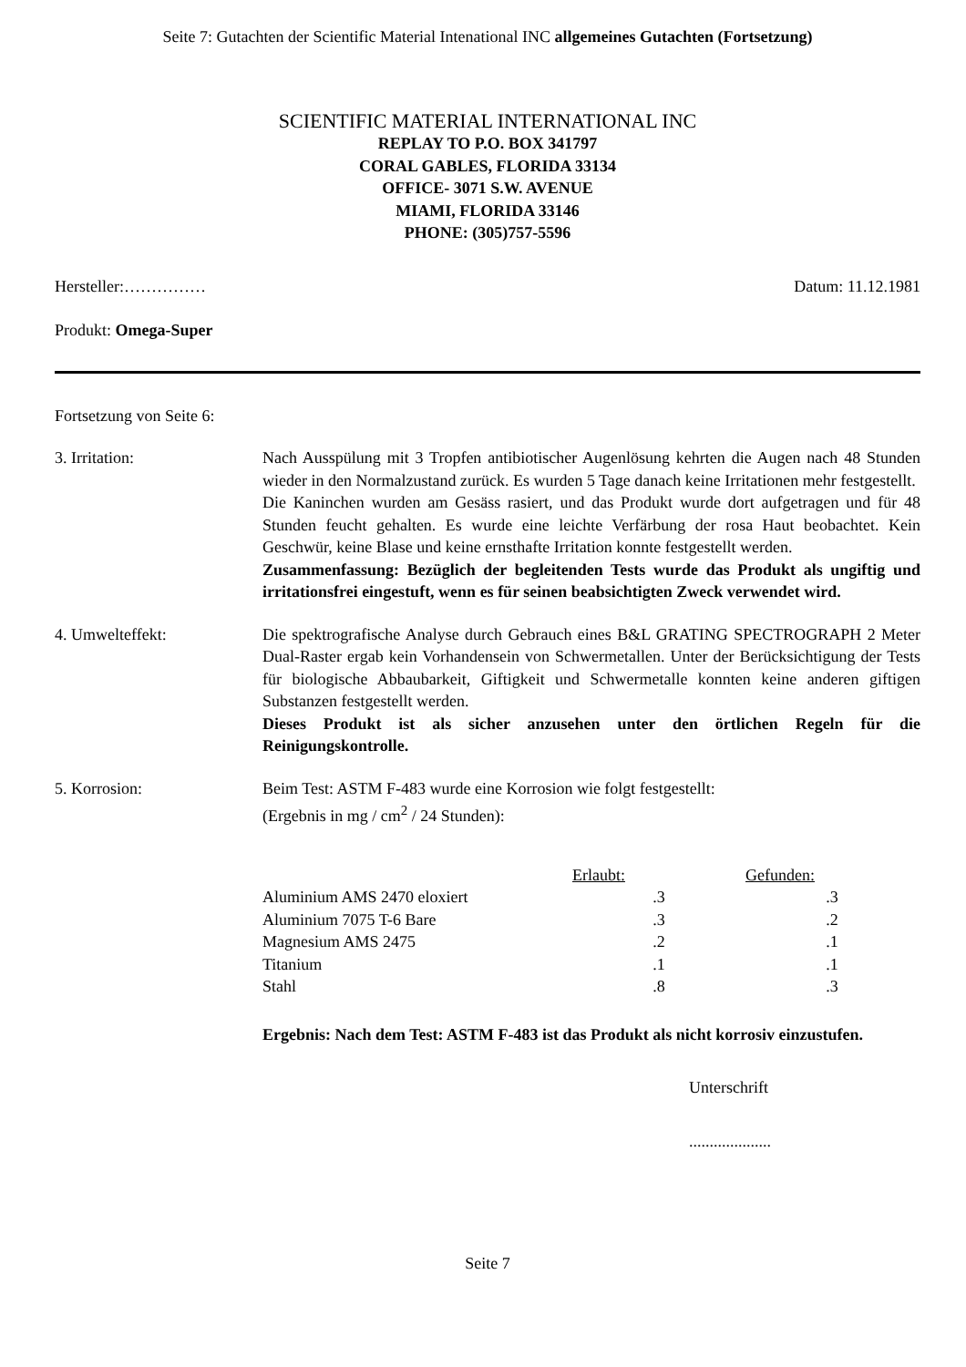Seite 7: Gutachten der Scientific Material Intenational INC allgemeines Gutachten (Fortsetzung)
SCIENTIFIC MATERIAL INTERNATIONAL INC
REPLAY TO P.O. BOX 341797
CORAL GABLES, FLORIDA 33134
OFFICE- 3071 S.W. AVENUE
MIAMI, FLORIDA 33146
PHONE: (305)757-5596
Hersteller:…………… Datum: 11.12.1981
Produkt: Omega-Super
Fortsetzung von Seite 6:
3. Irritation: Nach Ausspülung mit 3 Tropfen antibiotischer Augenlösung kehrten die Augen nach 48 Stunden wieder in den Normalzustand zurück. Es wurden 5 Tage danach keine Irritationen mehr festgestellt.
Die Kaninchen wurden am Gesäss rasiert, und das Produkt wurde dort aufgetragen und für 48 Stunden feucht gehalten. Es wurde eine leichte Verfärbung der rosa Haut beobachtet. Kein Geschwür, keine Blase und keine ernsthafte Irritation konnte festgestellt werden.
Zusammenfassung: Bezüglich der begleitenden Tests wurde das Produkt als ungiftig und irritationsfrei eingestuft, wenn es für seinen beabsichtigten Zweck verwendet wird.
4. Umwelteffekt: Die spektrografische Analyse durch Gebrauch eines B&L GRATING SPECTROGRAPH 2 Meter Dual-Raster ergab kein Vorhandensein von Schwermetallen. Unter der Berücksichtigung der Tests für biologische Abbaubarkeit, Giftigkeit und Schwermetalle konnten keine anderen giftigen Substanzen festgestellt werden.
Dieses Produkt ist als sicher anzusehen unter den örtlichen Regeln für die Reinigungskontrolle.
5. Korrosion: Beim Test: ASTM F-483 wurde eine Korrosion wie folgt festgestellt:
(Ergebnis in mg / cm<sup>2</sup> / 24 Stunden):
| | Erlaubt: | Gefunden: |
| --- | --- | --- |
| Aluminium AMS 2470 eloxiert | .3 | .3 |
| Aluminium 7075 T-6 Bare | .3 | .2 |
| Magnesium AMS 2475 | .2 | .1 |
| Titanium | .1 | .1 |
| Stahl | .8 | .3 |
Ergebnis: Nach dem Test: ASTM F-483 ist das Produkt als nicht korrosiv einzustufen.
Unterschrift
....................
Seite 7